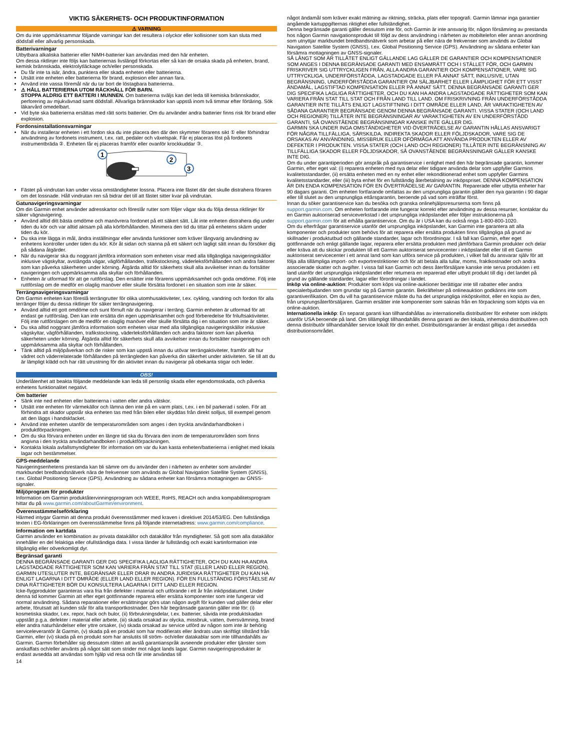VIKTIG SÄKERHETS- OCH PRODUKTINFORMATION
⚠ VARNING
Om du inte uppmärksammar följande varningar kan det resultera i olyckor eller kollisioner som kan sluta med dödsfall eller allvarlig personskada.
Batterivarningar
Utbytbara alkaliska batterier eller NiMH-batterier kan användas med den här enheten.
Om dessa riktlinjer inte följs kan batteriernas livslängd förkortas eller så kan de orsaka skada på enheten, brand, kemisk brännskada, elektrolytläckage och/eller personskada.
Du får inte ta isär, ändra, punktera eller skada enheten eller batterierna.
Utsätt inte enheten eller batterierna för brand, explosion eller annan fara.
Använd inte vassa föremål när du tar bort de löstagbara batterierna.
⚠ HÅLL BATTERIERNA UTOM RÄCKHÅLL FÖR BARN.
STOPPA ALDRIG ETT BATTERI I MUNNEN. Om batterierna sväljs kan det leda till kemiska brännskador, perforering av mjukvävnad samt dödsfall. Allvarliga brännskador kan uppstå inom två timmar efter förtäring. Sök läkarvård omedelbart.
Vid byte ska batterierna ersättas med rätt sorts batterier. Om du använder andra batterier finns risk för brand eller explosion.
Fordonsinstallationsvarningar
När du installerar enheten i ett fordon ska du inte placera den där den skymmer förarens sikt ① eller förhindrar användning av fordonets instrument, t.ex. ratt, pedaler och växelspak. Får ej placeras löst på fordonets instrumentbräda ②. Enheten får ej placeras framför eller ovanför krockkuddar ③.
1
2
3
Fästet på vindrutan kan under vissa omständigheter lossna. Placera inte fästet där det skulle distrahera föraren om det lossnade. Håll vindrutan ren så bidrar det till att fästet sitter kvar på vindrutan.
Gatunavigeringsvarningar
Om din Garmin enhet använder adresskartor och föreslår rutter som följer vägar ska du följa dessa riktlinjer för säker vägnavigering.
Använd alltid ditt bästa omdöme och manövrera fordonet på ett säkert sätt. Låt inte enheten distrahera dig under tiden du kör och var alltid aktsam på alla körförhållanden. Minimera den tid du tittar på enhetens skärm under tiden du kör.
Du ska inte lägga in mål, ändra inställningar eller använda funktioner som kräver långvarig användning av enhetens kontroller under tiden du kör. Kör åt sidan och stanna på ett säkert och lagligt sätt innan du försöker dig på sådana åtgärder.
När du navigerar ska du noggrant jämföra information som enheten visar med alla tillgängliga navigeringskällor inklusive vägskyltar, avstängda vägar, vägförhållanden, trafikstockning, väderleksförhållanden och andra faktorer som kan påverka säkerheten under körning. Åtgärda alltid för säkerhets skull alla avvikelser innan du fortsätter navigeringen och uppmärksamma alla skyltar och förhållanden.
Enheten är utformad för att ge ruttförslag. Den ersätter inte förarens uppmärksamhet och goda omdöme. Följ inte ruttförslag om de medför en olaglig manöver eller skulle försätta fordonet i en situation som inte är säker.
Terrängnavigeringsvarningar
Om Garmin enheten kan föreslå terrängrutter för olika utomhusaktiviteter, t.ex. cykling, vandring och fordon för alla terränger följer du dessa riktlinjer för säker terrängnavigering.
Använd alltid ett gott omdöme och sunt förnuft när du navigerar i terräng. Garmin enheten är utformad för att endast ge ruttförslag. Den kan inte ersätta din egen uppmärksamhet och god förberedelse för friluftsaktiviteter. Följ inte ruttförslagen om de medför en olaglig manöver eller skulle försätta dig i en situation som inte är säker.
Du ska alltid noggrant jämföra information som enheten visar med alla tillgängliga navigeringskällor inklusive vägskyltar, vägförhållanden, trafikstockning, väderleksförhållanden och andra faktorer som kan påverka säkerheten under körning. Åtgärda alltid för säkerhets skull alla avvikelser innan du fortsätter navigeringen och uppmärksamma alla skyltar och förhållanden.
Tänk alltid på miljöpåverkan och de risker som kan uppstå innan du utövar terrängaktiviteter, framför allt hur vädret och väderrelaterade förhållanden på terrängleden kan påverka din säkerhet under aktiviteten. Se till att du är lämpligt klädd och har rätt utrustning för din aktivitet innan du navigerar på obekanta stigar och leder.
OBS!
Underlåtenhet att beakta följande meddelande kan leda till personlig skada eller egendomsskada, och påverka enhetens funktionalitet negativt.
Om batterier
Sänk inte ned enheten eller batterierna i vatten eller andra vätskor.
Utsätt inte enheten för värmekällor och lämna den inte på en varm plats, t.ex. i en bil parkerad i solen. För att förhindra att skador uppstår ska enheten tas med från bilen eller skyddas från direkt solljus, till exempel genom att den läggs i handskfacket.
Använd inte enheten utanför de temperaturområden som anges i den tryckta användarhandboken i produktförpackningen.
Om du ska förvara enheten under en längre tid ska du förvara den inom de temperaturområden som finns angivna i den tryckta användarhandboken i produktförpackningen.
Kontakta lokala avfallsmyndigheter för information om var du kan kasta enheten/batterierna i enlighet med lokala lagar och bestämmelser.
GPS-meddelande
Navigeringsenhetens prestanda kan bli sämre om du använder den i närheten av enheter som använder markbundet bredbandsnätverk nära de frekvenser som används av Global Navigation Satellite System (GNSS), t.ex. Global Positioning Service (GPS). Användning av sådana enheter kan försämra mottagningen av GNSS-signaler.
Miljöprogram för produkter
Information om Garmin produktåtervinningsprogram och WEEE, RoHS, REACH och andra kompabilitetsprogram hittar du på www.garmin.com/aboutGarmin/environment.
Överensstämmelseförklaring
Härmed intygar Garmin att denna produkt överensstämmer med kraven i direktivet 2014/53/EG. Den fullständiga texten i EG-förklaringen om överensstämmelse finns på följande internetadress: www.garmin.com/compliance.
Information om kartdata
Garmin använder en kombination av privata datakällor och datakällor från myndigheter. Så gott som alla datakällor innehåller en del felaktiga eller ofullständiga data. I vissa länder är fullständig och exakt kartinformation inte tillgänglig eller oöverkomligt dyr.
Begränsad garanti
DENNA BEGRÄNSADE GARANTI GER DIG SPECIFIKA LAGLIGA RÄTTIGHETER, OCH DU KAN HA ANDRA LAGSTADGADE RÄTTIGHETER SOM KAN VARIERA FRÅN STAT TILL STAT (ELLER LAND ELLER REGION). GARMIN UTESLUTER INTE, BEGRÄNSAR ELLER DRAR IN ANDRA JURIDISKA RÄTTIGHETER DU KAN HA ENLIGT LAGARNA I DITT OMRÅDE (ELLER LAND ELLER REGION). FÖR EN FULLSTÄNDIG FÖRSTÅELSE AV DINA RÄTTIGHETER BÖR DU KONSULTERA LAGARNA I DITT LAND ELLER REGION.
Icke-flygprodukter garanteras vara fria från defekter i material och utförande i ett år från inköpsdatumet. Under denna tid kommer Garmin att efter eget gottfinnande reparera eller ersätta komponenter som inte fungerar vid normal användning. Sådana reparationer eller ersättningar görs utan någon avgift för kunden vad gäller delar eller arbete, förutsatt att kunden står för alla transportkostnader. Den här begränsade garantin gäller inte för: (i) kosmetiska skador, t.ex. repor, hack och bulor, (ii) förbrukningsdelar, t.ex. batterier, såvida inte produktskadan uppstått p.g.a. defekter i material eller arbete, (iii) skada orsakad av olycka, missbruk, vatten, översvämning, brand eller andra naturhändelser eller yttre orsaker, (iv) skada orsakad av service utförd av någon som inte är behörig serviceleverantör åt Garmin, (v) skada på en produkt som har modifierats eller ändrats utan skriftligt tillstånd från Garmin, eller (vi) skada på en produkt som har anslutits till ström- och/eller datakablar som inte tillhandahålls av Garmin. Garmin förbehåller sig dessutom rätten att avslå garantianspråk avseende produkter eller tjänster som anskaffats och/eller använts på något sätt som strider mot något lands lagar. Garmin navigeringsprodukter är endast avsedda att användas som hjälp vid resa och får inte användas till
14
något ändamål som kräver exakt mätning av riktning, sträcka, plats eller topografi. Garmin lämnar inga garantier angående kartuppgifternas riktighet eller fullständighet.
Denna begränsade garanti gäller dessutom inte för, och Garmin är inte ansvarig för, någon försämring av prestanda hos någon Garmin navigationsprodukt till följd av dess användning i närheten av mobiltelefon eller annan anordning som utnyttjar markbundet bredbandsnätverk som arbetar på eller nära de frekvenser som används av Global Navigation Satellite System (GNSS), t.ex. Global Positioning Service (GPS). Användning av sådana enheter kan försämra mottagningen av GNSS-signaler.
SÅ LÅNGT SOM ÄR TILLÅTET ENLIGT GÄLLANDE LAG GÄLLER DE GARANTIER OCH KOMPENSATIONER SOM ANGES I DENNA BEGRÄNSADE GARANTI MED ENSAMRÄTT OCH I STÄLLET FÖR, OCH GARMIN FRISKRIVER SIG UTTRYCKLIGEN FRÅN, ALLA ANDRA GARANTIER OCH KOMPENSATIONER, VARE SIG UTTRYCKLIGA, UNDERFÖRSTÅDDA, LAGSTADGADE ELLER PÅ ANNAT SÄTT, INKLUSIVE, UTAN BEGRÄNSNING, UNDERFÖRSTÅDDA GARANTIER OM SÄLJBARHET ELLER LÄMPLIGHET FÖR ETT VISST ÄNDAMÅL, LAGSTIFTAD KOMPENSATION ELLER PÅ ANNAT SÄTT. DENNA BEGRÄNSADE GARANTI GER DIG SPECIFIKA LAGLIGA RÄTTIGHETER, OCH DU KAN HA ANDRA LAGSTADGADE RÄTTIGHETER SOM KAN VARIERA FRÅN STAT TILL STAT OCH FRÅN LAND TILL LAND. OM FRISKRIVNING FRÅN UNDERFÖRSTÅDDA GARANTIER INTE TILLÅTS ENLIGT LAGSTIFTNING I DITT OMRÅDE ELLER LAND, ÄR VARAKTIGHETEN AV SÅDANA GARANTIER BEGRÄNSADE GENOM DENNA BEGRÄNSADE GARANTI. VISSA STATER (OCH LAND OCH REGIONER) TILLÅTER INTE BEGRÄNSNINGAR AV VARAKTIGHETEN AV EN UNDERFÖRSTÅDD GARANTI, SÅ OVANSTÅENDE BEGRÄNSNINGAR KANSKE INTE GÄLLER DIG.
GARMIN SKA UNDER INGA OMSTÄNDIGHETER VID ÖVERTRÄDELSE AV GARANTIN HÅLLAS ANSVARIGT FÖR NÅGRA TILLFÄLLIGA, SÄRSKILDA, INDIREKTA SKADOR ELLER FÖLJDSKADOR, VARE SIG DE ORSAKAS AV ANVÄNDNING, MISSBRUK ELLER OFÖRMÅGA ATT ANVÄNDA PRODUKTEN ELLER AV DEFEKTER I PRODUKTEN. VISSA STATER (OCH LAND OCH REGIONER) TILLÅTER INTE BEGRÄNSNING AV TILLFÄLLIGA SKADOR ELLER FÖLJDSKADOR, SÅ OVANSTÅENDE BEGRÄNSNINGAR GÄLLER KANSKE INTE DIG.
Om du under garantiperioden gör anspråk på garantiservice i enlighet med den här begränsade garantin, kommer Garmin, efter eget val: (i) reparera enheten med nya delar eller tidigare använda delar som uppfyller Garmins kvalitetsstandarder, (ii) ersätta enheten med en ny enhet eller rekonditionerad enhet som uppfyller Garmins kvalitetsstandarder, eller (iii) byta enhet för en fullständig återbetalning av inköpspriset. DENNA KOMPENSATION ÄR DIN ENDA KOMPENSATION FÖR EN ÖVERTRÄDELSE AV GARANTIN. Reparerade eller utbytta enheter har 90 dagars garanti. Om enheten fortfarande omfattas av den ursprungliga garantin gäller den nya garantin i 90 dagar eller till slutet av den ursprungliga ettårsgarantin, beroende på vad som inträffar först.
Innan du söker garantiservice kan du besöka och granska onlinehjälpsresurserna som finns på support.garmin.com. Om enheten fortfarande inte fungerar korrekt efter användning av dessa resurser, kontaktar du en Garmin auktoriserad serviceverkstad i det ursprungliga inköpslandet eller följer instruktionerna på support.garmin.com för att erhålla garantiservice. Om du är i USA kan du också ringa 1-800-800-1020.
Om du efterfrågar garantiservice utanför det ursprungliga inköpslandet, kan Garmin inte garantera att alla komponenter och produkter som behövs för att reparera eller ersätta produkten finns tillgängliga på grund av skillnader i produktutbud och gällande standarder, lagar och förordningar. I så fall kan Garmin, efter eget gottfinnande och enligt gällande lagar, reparera eller ersätta produkten med jämförbara Garmin produkter och delar eller kräva att du skickar produkten till ett Garmin auktoriserat servicecenter i inköpslandet eller till ett Garmin auktoriserat servicecenter i ett annat land som kan utföra service på produkten, i vilket fall du ansvarar själv för att följa alla tillämpliga import- och exportrestriktioner och för att betala alla tullar, moms, fraktkostnader och andra associerade skatter och avgifter. I vissa fall kan Garmin och dess återförsäljare kanske inte serva produkten i ett land utanför det ursprungliga inköpslandet eller returnera en reparerad eller utbytt produkt till dig i det landet på grund av gällande standarder, lagar eller förordningar i landet.
Inköp via online-auktion: Produkter som köps via online-auktioner berättigar inte till rabatter eller andra specialerbjudanden som grundar sig på Garmin garantin. Bekräftelser på onlineauktion godkänns inte som garantiverifikation. Om du vill ha garantiservice måste du ha det ursprungliga inköpskvittot, eller en kopia av den, från ursprungsåterförsäljaren. Garmin ersätter inte komponenter som saknas från en förpackning som köpts via en online-auktion.
Internationella inköp: En separat garanti kan tillhandahållas av internationella distributörer för enheter som inköpts utanför USA beroende på land. Om tillämpligt tillhandahålls denna garanti av den lokala, inhemska distributören och denna distributör tillhandahåller service lokalt för din enhet. Distributörsgarantier är endast giltiga i det avsedda distributionsområdet.